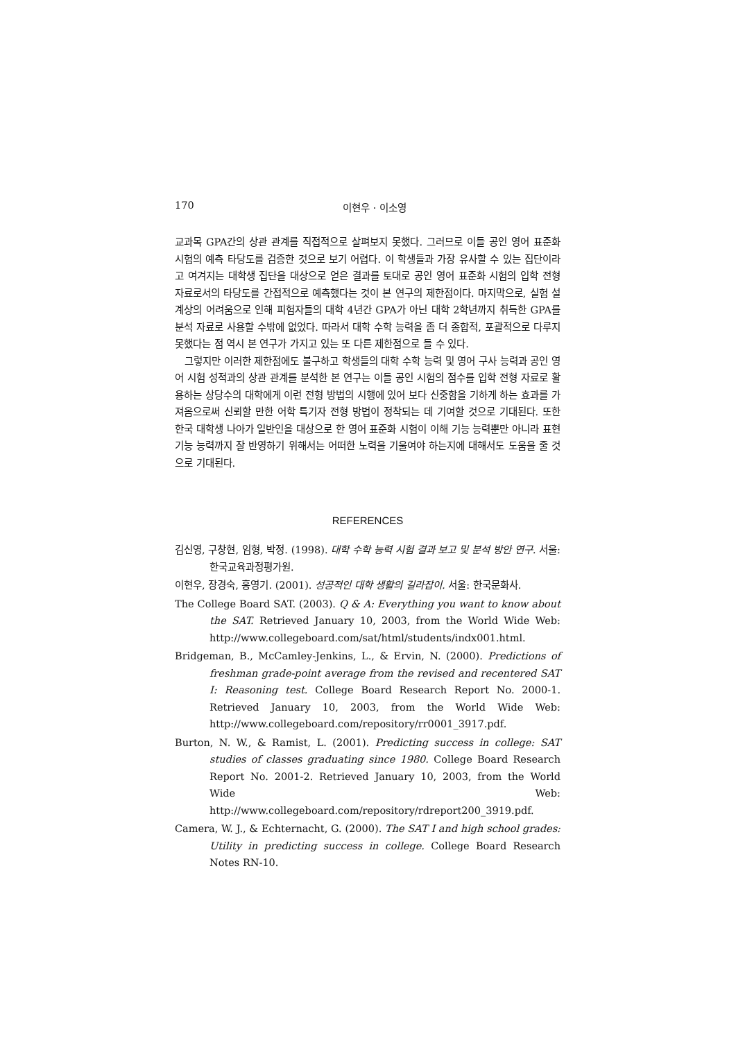170 이현우 · 이소영
교과목 GPA간의 상관 관계를 직접적으로 살펴보지 못했다. 그러므로 이들 공인 영어 표준화 시험의 예측 타당도를 검증한 것으로 보기 어렵다. 이 학생들과 가장 유사할 수 있는 집단이라고 여겨지는 대학생 집단을 대상으로 얻은 결과를 토대로 공인 영어 표준화 시험의 입학 전형 자료로서의 타당도를 간접적으로 예측했다는 것이 본 연구의 제한점이다. 마지막으로, 실험 설계상의 어려움으로 인해 피험자들의 대학 4년간 GPA가 아닌 대학 2학년까지 취득한 GPA를 분석 자료로 사용할 수밖에 없었다. 따라서 대학 수학 능력을 좀 더 종합적, 포괄적으로 다루지 못했다는 점 역시 본 연구가 가지고 있는 또 다른 제한점으로 들 수 있다.
그렇지만 이러한 제한점에도 불구하고 학생들의 대학 수학 능력 및 영어 구사 능력과 공인 영어 시험 성적과의 상관 관계를 분석한 본 연구는 이들 공인 시험의 점수를 입학 전형 자료로 활용하는 상당수의 대학에게 이런 전형 방법의 시행에 있어 보다 신중함을 기하게 하는 효과를 가져옴으로써 신뢰할 만한 어학 특기자 전형 방법이 정착되는 데 기여할 것으로 기대된다. 또한 한국 대학생 나아가 일반인을 대상으로 한 영어 표준화 시험이 이해 기능 능력뿐만 아니라 표현 기능 능력까지 잘 반영하기 위해서는 어떠한 노력을 기울여야 하는지에 대해서도 도움을 줄 것으로 기대된다.
REFERENCES
김신영, 구창현, 임형, 박정. (1998). 대학 수학 능력 시험 결과 보고 및 분석 방안 연구. 서울: 한국교육과정평가원.
이현우, 장경숙, 홍영기. (2001). 성공적인 대학 생활의 길라잡이. 서울: 한국문화사.
The College Board SAT. (2003). Q & A: Everything you want to know about the SAT. Retrieved January 10, 2003, from the World Wide Web: http://www.collegeboard.com/sat/html/students/indx001.html.
Bridgeman, B., McCamley-Jenkins, L., & Ervin, N. (2000). Predictions of freshman grade-point average from the revised and recentered SAT I: Reasoning test. College Board Research Report No. 2000-1. Retrieved January 10, 2003, from the World Wide Web: http://www.collegeboard.com/repository/rr0001_3917.pdf.
Burton, N. W., & Ramist, L. (2001). Predicting success in college: SAT studies of classes graduating since 1980. College Board Research Report No. 2001-2. Retrieved January 10, 2003, from the World Wide Web: http://www.collegeboard.com/repository/rdreport200_3919.pdf.
Camera, W. J., & Echternacht, G. (2000). The SAT I and high school grades: Utility in predicting success in college. College Board Research Notes RN-10.